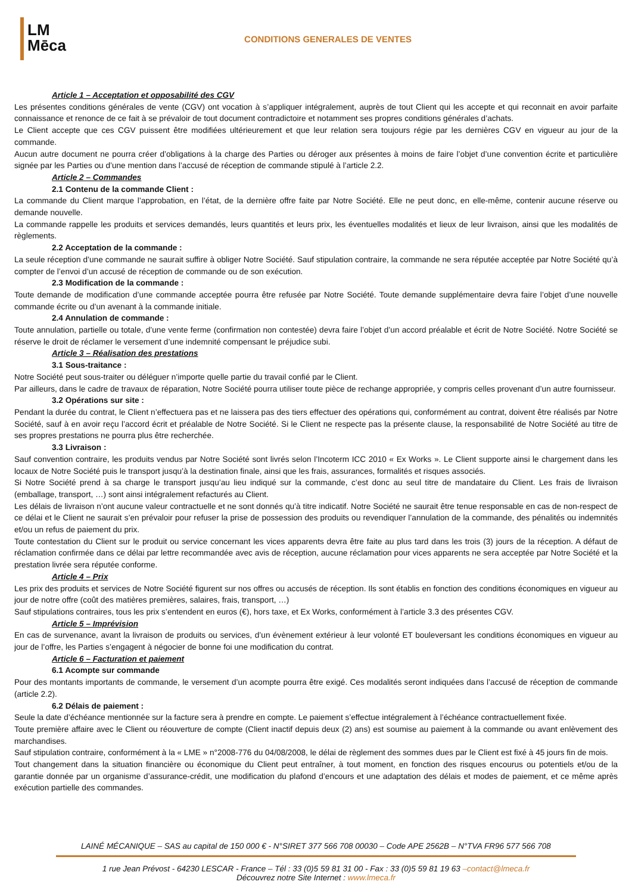LM
Mēca
CONDITIONS GENERALES DE VENTES
Article 1 – Acceptation et opposabilité des CGV
Les présentes conditions générales de vente (CGV) ont vocation à s’appliquer intégralement, auprès de tout Client qui les accepte et qui reconnait en avoir parfaite connaissance et renonce de ce fait à se prévaloir de tout document contradictoire et notamment ses propres conditions générales d’achats.
Le Client accepte que ces CGV puissent être modifiées ultérieurement et que leur relation sera toujours régie par les dernières CGV en vigueur au jour de la commande.
Aucun autre document ne pourra créer d’obligations à la charge des Parties ou déroger aux présentes à moins de faire l’objet d’une convention écrite et particulière signée par les Parties ou d’une mention dans l’accusé de réception de commande stipulé à l’article 2.2.
Article 2 – Commandes
2.1 Contenu de la commande Client :
La commande du Client marque l’approbation, en l’état, de la dernière offre faite par Notre Société. Elle ne peut donc, en elle-même, contenir aucune réserve ou demande nouvelle.
La commande rappelle les produits et services demandés, leurs quantités et leurs prix, les éventuelles modalités et lieux de leur livraison, ainsi que les modalités de règlements.
2.2 Acceptation de la commande :
La seule réception d’une commande ne saurait suffire à obliger Notre Société. Sauf stipulation contraire, la commande ne sera réputée acceptée par Notre Société qu’à compter de l’envoi d’un accusé de réception de commande ou de son exécution.
2.3 Modification de la commande :
Toute demande de modification d’une commande acceptée pourra être refusée par Notre Société. Toute demande supplémentaire devra faire l’objet d’une nouvelle commande écrite ou d’un avenant à la commande initiale.
2.4 Annulation de commande :
Toute annulation, partielle ou totale, d’une vente ferme (confirmation non contestée) devra faire l’objet d’un accord préalable et écrit de Notre Société. Notre Société se réserve le droit de réclamer le versement d’une indemnité compensant le préjudice subi.
Article 3 – Réalisation des prestations
3.1 Sous-traitance :
Notre Société peut sous-traiter ou déléguer n’importe quelle partie du travail confié par le Client.
Par ailleurs, dans le cadre de travaux de réparation, Notre Société pourra utiliser toute pièce de rechange appropriée, y compris celles provenant d’un autre fournisseur.
3.2 Opérations sur site :
Pendant la durée du contrat, le Client n’effectuera pas et ne laissera pas des tiers effectuer des opérations qui, conformément au contrat, doivent être réalisés par Notre Société, sauf à en avoir reçu l’accord écrit et préalable de Notre Société. Si le Client ne respecte pas la présente clause, la responsabilité de Notre Société au titre de ses propres prestations ne pourra plus être recherchée.
3.3 Livraison :
Sauf convention contraire, les produits vendus par Notre Société sont livrés selon l’Incoterm ICC 2010 « Ex Works ». Le Client supporte ainsi le chargement dans les locaux de Notre Société puis le transport jusqu’à la destination finale, ainsi que les frais, assurances, formalités et risques associés.
Si Notre Société prend à sa charge le transport jusqu’au lieu indiqué sur la commande, c’est donc au seul titre de mandataire du Client. Les frais de livraison (emballage, transport, …) sont ainsi intégralement refacturés au Client.
Les délais de livraison n’ont aucune valeur contractuelle et ne sont donnés qu’à titre indicatif. Notre Société ne saurait être tenue responsable en cas de non-respect de ce délai et le Client ne saurait s’en prévaloir pour refuser la prise de possession des produits ou revendiquer l’annulation de la commande, des pénalités ou indemnités et/ou un refus de paiement du prix.
Toute contestation du Client sur le produit ou service concernant les vices apparents devra être faite au plus tard dans les trois (3) jours de la réception. A défaut de réclamation confirmée dans ce délai par lettre recommandée avec avis de réception, aucune réclamation pour vices apparents ne sera acceptée par Notre Société et la prestation livrée sera réputée conforme.
Article 4 – Prix
Les prix des produits et services de Notre Société figurent sur nos offres ou accusés de réception. Ils sont établis en fonction des conditions économiques en vigueur au jour de notre offre (coût des matières premières, salaires, frais, transport, …)
Sauf stipulations contraires, tous les prix s’entendent en euros (€), hors taxe, et Ex Works, conformément à l’article 3.3 des présentes CGV.
Article 5 – Imprévision
En cas de survenance, avant la livraison de produits ou services, d’un évènement extérieur à leur volonté ET bouleversant les conditions économiques en vigueur au jour de l’offre, les Parties s’engagent à négocier de bonne foi une modification du contrat.
Article 6 – Facturation et paiement
6.1 Acompte sur commande
Pour des montants importants de commande, le versement d’un acompte pourra être exigé. Ces modalités seront indiquées dans l’accusé de réception de commande (article 2.2).
6.2 Délais de paiement :
Seule la date d’échéance mentionnée sur la facture sera à prendre en compte. Le paiement s’effectue intégralement à l’échéance contractuellement fixée.
Toute première affaire avec le Client ou réouverture de compte (Client inactif depuis deux (2) ans) est soumise au paiement à la commande ou avant enlèvement des marchandises.
Sauf stipulation contraire, conformément à la « LME » n°2008-776 du 04/08/2008, le délai de règlement des sommes dues par le Client est fixé à 45 jours fin de mois.
Tout changement dans la situation financière ou économique du Client peut entraîner, à tout moment, en fonction des risques encourus ou potentiels et/ou de la garantie donnée par un organisme d’assurance-crédit, une modification du plafond d’encours et une adaptation des délais et modes de paiement, et ce même après exécution partielle des commandes.
LAINÉ MÉCANIQUE – SAS au capital de 150 000 € - N°SIRET 377 566 708 00030 – Code APE 2562B – N°TVA FR96 577 566 708
1 rue Jean Prévost - 64230 LESCAR - France – Tél : 33 (0)5 59 81 31 00 - Fax : 33 (0)5 59 81 19 63 –contact@lmeca.fr
Découvrez notre Site Internet : www.lmeca.fr